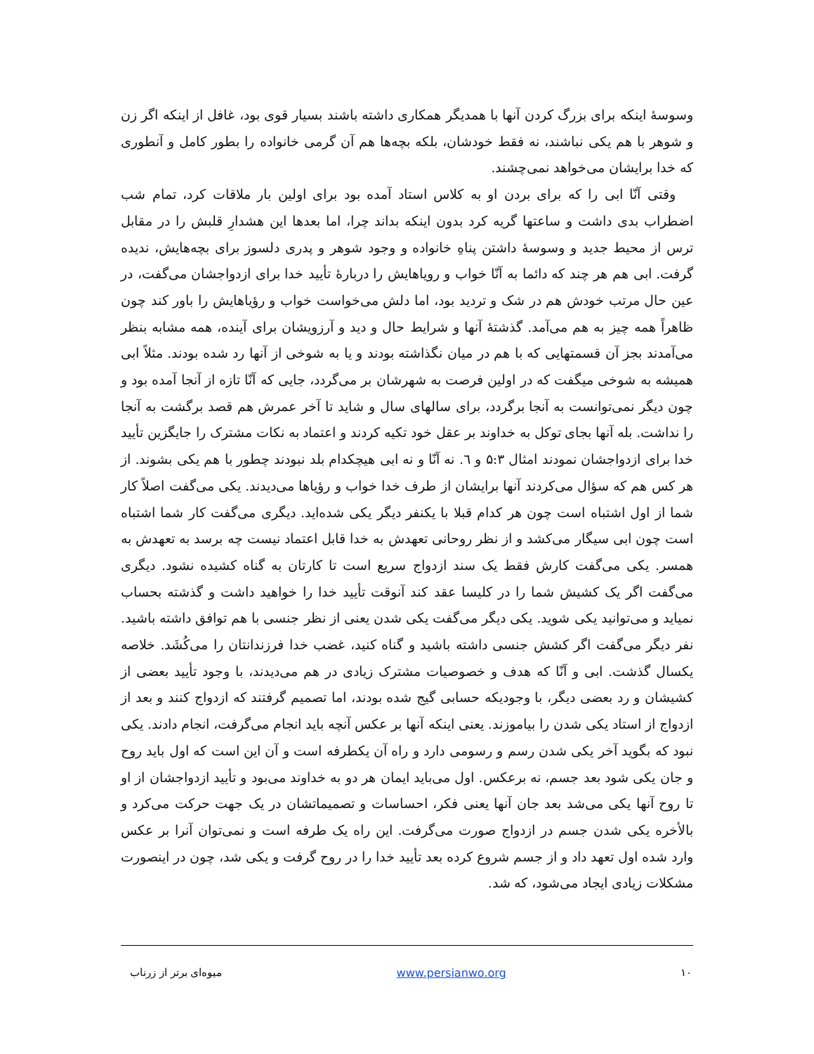وسوسهٔ اینکه برای بزرگ کردن آنها با همدیگر همکاری داشته باشند بسیار قوی بود، غافل از اینکه اگر زن و شوهر با هم یکی نباشند، نه فقط خودشان، بلکه بچه‌ها هم آن گرمی خانواده را بطور کامل و آنطوری که خدا برایشان می‌خواهد نمی‌چشند.
وقتی آنّا ابی را که برای بردن او به کلاس استاد آمده بود برای اولین بار ملاقات کرد، تمام شب اضطراب بدی داشت و ساعتها گریه کرد بدون اینکه بداند چرا، اما بعدها این هشدارِ قلبش را در مقابل ترس از محیط جدید و وسوسهٔ داشتن پناهِ خانواده و وجود شوهر و پدری دلسوز برای بچه‌هایش، ندیده گرفت. ابی هم هر چند که دائما به آنّا خواب و رویاهایش را دربارهٔ تأیید خدا برای ازدواجشان می‌گفت، در عین حال مرتب خودش هم در شک و تردید بود، اما دلش می‌خواست خواب و رؤیاهایش را باور کند چون ظاهراً همه چیز به هم می‌آمد. گذشتهٔ آنها و شرایط حال و دید و آرزویشان برای آینده، همه مشابه بنظر می‌آمدند بجز آن قسمتهایی که با هم در میان نگذاشته بودند و یا به شوخی از آنها رد شده بودند. مثلاً ابی همیشه به شوخی میگفت که در اولین فرصت به شهرشان بر می‌گردد، جایی که آنّا تازه از آنجا آمده بود و چون دیگر نمی‌توانست به آنجا برگردد، برای سالهای سال و شاید تا آخر عمرش هم قصد برگشت به آنجا را نداشت. بله آنها بجای توکل به خداوند بر عقل خود تکیه کردند و اعتماد به نکات مشترک را جایگزین تأیید خدا برای ازدواجشان نمودند امثال ۵:۳ و ٦. نه آنّا و نه ابی هیچکدام بلد نبودند چطور با هم یکی بشوند. از هر کس هم که سؤال می‌کردند آنها برایشان از طرف خدا خواب و رؤیاها می‌دیدند. یکی می‌گفت اصلاً کار شما از اول اشتباه است چون هر کدام قبلا با یکنفر دیگر یکی شده‌اید. دیگری می‌گفت کار شما اشتباه است چون ابی سیگار می‌کشد و از نظر روحانی تعهدش به خدا قابل اعتماد نیست چه برسد به تعهدش به همسر. یکی می‌گفت کارش فقط یک سند ازدواج سریع است تا کارتان به گناه کشیده نشود. دیگری می‌گفت اگر یک کشیش شما را در کلیسا عقد کند آنوقت تأیید خدا را خواهید داشت و گذشته بحساب نمیاید و می‌توانید یکی شوید. یکی دیگر می‌گفت یکی شدن یعنی از نظر جنسی با هم توافق داشته باشید. نفر دیگر می‌گفت اگر کشش جنسی داشته باشید و گناه کنید، غضب خدا فرزندانتان را می‌کُشَد. خلاصه یکسال گذشت. ابی و آنّا که هدف و خصوصیات مشترک زیادی در هم می‌دیدند، با وجود تأیید بعضی از کشیشان و رد بعضی دیگر، با وجودیکه حسابی گیج شده بودند، اما تصمیم گرفتند که ازدواج کنند و بعد از ازدواج از استاد یکی شدن را بیاموزند. یعنی اینکه آنها بر عکس آنچه باید انجام می‌گرفت، انجام دادند. یکی نبود که بگوید آخر یکی شدن رسم و رسومی دارد و راه آن یکطرفه است و آن این است که اول باید روح و جان یکی شود بعد جسم، نه برعکس. اول می‌باید ایمان هر دو به خداوند می‌بود و تأیید ازدواجشان از او تا روح آنها یکی می‌شد بعد جان آنها یعنی فکر، احساسات و تصمیماتشان در یک جهت حرکت می‌کرد و بالأخره یکی شدن جسم در ازدواج صورت می‌گرفت. این راه یک طرفه است و نمی‌توان آنرا بر عکس وارد شده اول تعهد داد و از جسم شروع کرده بعد تأیید خدا را در روح گرفت و یکی شد، چون در اینصورت مشکلات زیادی ایجاد می‌شود، که شد.
میوه‌ای برتر از زرناب www.persianwo.org ۱۰